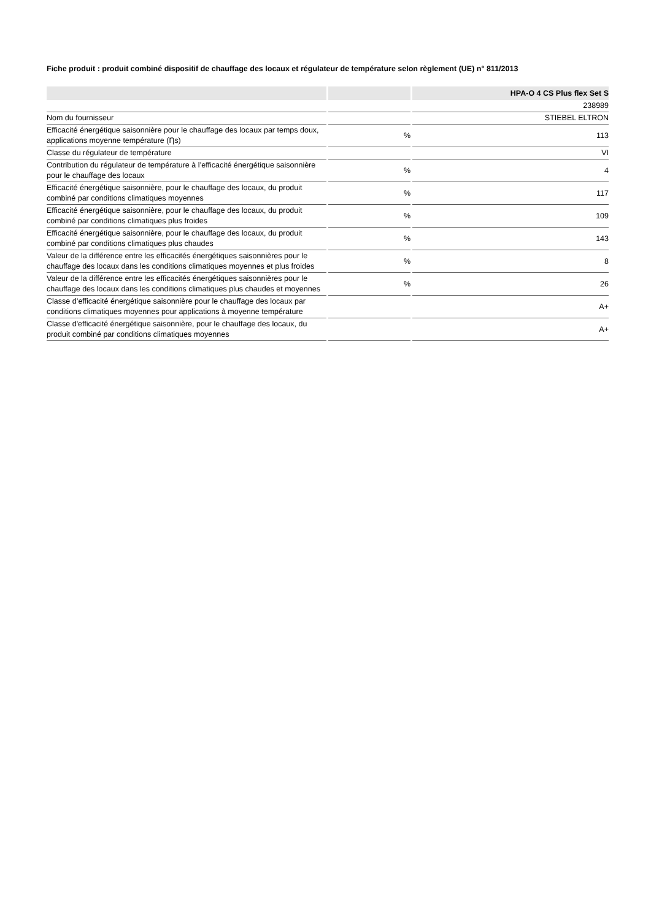Fiche produit : produit combiné dispositif de chauffage des locaux et régulateur de température selon règlement (UE) n° 811/2013
| | | HPA-O 4 CS Plus flex Set S |
| --- | --- | --- |
| | | 238989 |
| Nom du fournisseur | | STIEBEL ELTRON |
| Efficacité énergétique saisonnière pour le chauffage des locaux par temps doux, applications moyenne température (Ƞs) | % | 113 |
| Classe du régulateur de température | | VI |
| Contribution du régulateur de température à l’efficacité énergétique saisonnière pour le chauffage des locaux | % | 4 |
| Efficacité énergétique saisonnière, pour le chauffage des locaux, du produit combiné par conditions climatiques moyennes | % | 117 |
| Efficacité énergétique saisonnière, pour le chauffage des locaux, du produit combiné par conditions climatiques plus froides | % | 109 |
| Efficacité énergétique saisonnière, pour le chauffage des locaux, du produit combiné par conditions climatiques plus chaudes | % | 143 |
| Valeur de la différence entre les efficacités énergétiques saisonnières pour le chauffage des locaux dans les conditions climatiques moyennes et plus froides | % | 8 |
| Valeur de la différence entre les efficacités énergétiques saisonnières pour le chauffage des locaux dans les conditions climatiques plus chaudes et moyennes | % | 26 |
| Classe d’efficacité énergétique saisonnière pour le chauffage des locaux par conditions climatiques moyennes pour applications à moyenne température | | A+ |
| Classe d'efficacité énergétique saisonnière, pour le chauffage des locaux, du produit combiné par conditions climatiques moyennes | | A+ |